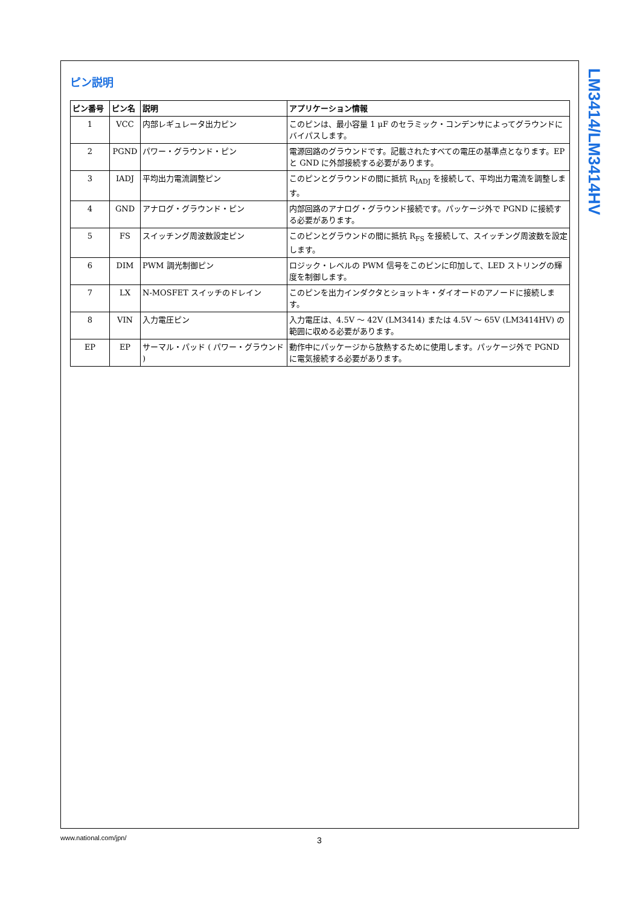ピン説明
| ピン番号 | ピン名 | 説明 | アプリケーション情報 |
| --- | --- | --- | --- |
| 1 | VCC | 内部レギュレータ出力ピン | このピンは、最小容量 1 μF のセラミック・コンデンサによってグラウンドにバイパスします。 |
| 2 | PGND | パワー・グラウンド・ピン | 電源回路のグラウンドです。記載されたすべての電圧の基準点となります。EP と GND に外部接続する必要があります。 |
| 3 | IADJ | 平均出力電流調整ピン | このピンとグラウンドの間に抵抗 R<sub>IADJ</sub> を接続して、平均出力電流を調整します。 |
| 4 | GND | アナログ・グラウンド・ピン | 内部回路のアナログ・グラウンド接続です。パッケージ外で PGND に接続する必要があります。 |
| 5 | FS | スイッチング周波数設定ピン | このピンとグラウンドの間に抵抗 R<sub>FS</sub> を接続して、スイッチング周波数を設定します。 |
| 6 | DIM | PWM 調光制御ピン | ロジック・レベルの PWM 信号をこのピンに印加して、LED ストリングの輝度を制御します。 |
| 7 | LX | N-MOSFET スイッチのドレイン | このピンを出力インダクタとショットキ・ダイオードのアノードに接続します。 |
| 8 | VIN | 入力電圧ピン | 入力電圧は、4.5V 〜 42V (LM3414) または 4.5V 〜 65V (LM3414HV) の範囲に収める必要があります。 |
| EP | EP | サーマル・パッド ( パワー・グラウンド ) | 動作中にパッケージから放熱するために使用します。パッケージ外で PGND に電気接続する必要があります。 |
LM3414/LM3414HV
www.national.com/jpn/ 3